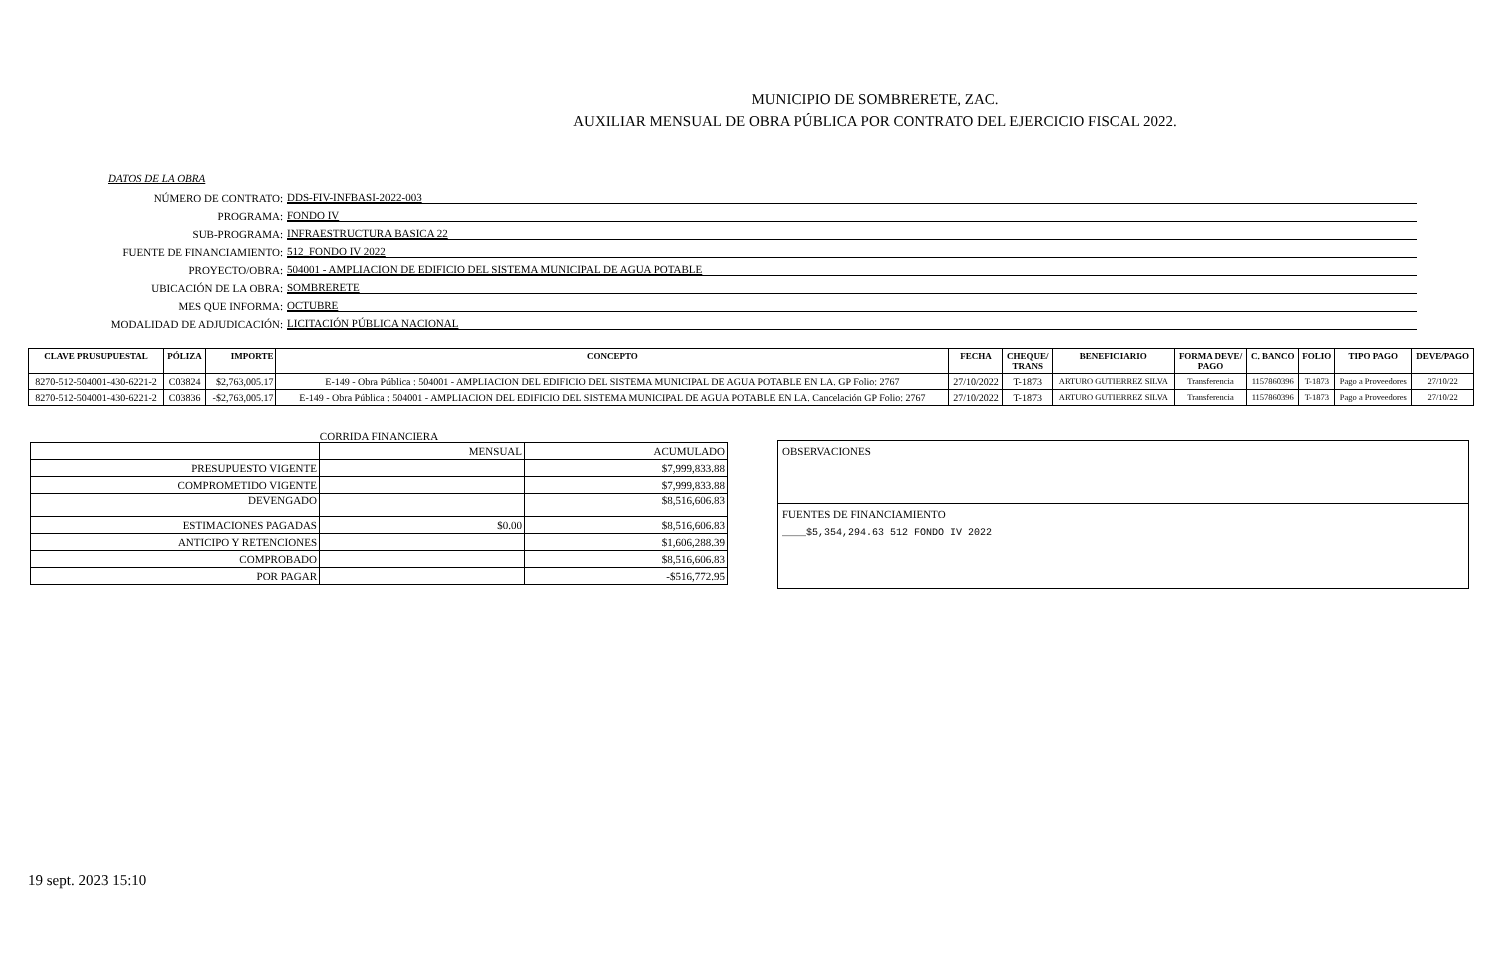MUNICIPIO DE SOMBRERETE, ZAC.
AUXILIAR MENSUAL DE OBRA PÚBLICA POR CONTRATO DEL EJERCICIO FISCAL 2022.
DATOS DE LA OBRA
NÚMERO DE CONTRATO:
DDS-FIV-INFBASI-2022-003
PROGRAMA:
FONDO IV
SUB-PROGRAMA:
INFRAESTRUCTURA BASICA 22
FUENTE DE FINANCIAMIENTO:
512_FONDO IV 2022
PROYECTO/OBRA:
504001 - AMPLIACION DE EDIFICIO DEL SISTEMA MUNICIPAL DE AGUA POTABLE
UBICACIÓN DE LA OBRA:
SOMBRERETE
MES QUE INFORMA:
OCTUBRE
MODALIDAD DE ADJUDICACIÓN:
LICITACIÓN PÚBLICA NACIONAL
| CLAVE PRUSUPUESTAL | PÓLIZA | IMPORTE | CONCEPTO | FECHA | CHEQUE/ TRANS | BENEFICIARIO | FORMA DEVE/ PAGO | C. BANCO | FOLIO | TIPO PAGO | DEVE/PAGO |
| --- | --- | --- | --- | --- | --- | --- | --- | --- | --- | --- | --- |
| 8270-512-504001-430-6221-2 | C03824 | $2,763,005.17 | E-149 - Obra Pública : 504001 - AMPLIACION DEL EDIFICIO DEL SISTEMA MUNICIPAL DE AGUA POTABLE EN LA. GP Folio: 2767 | 27/10/2022 | T-1873 | ARTURO GUTIERREZ SILVA | Transferencia | 1157860396 | T-1873 | Pago a Proveedores | 27/10/22 |
| 8270-512-504001-430-6221-2 | C03836 | -$2,763,005.17 | E-149 - Obra Pública : 504001 - AMPLIACION DEL EDIFICIO DEL SISTEMA MUNICIPAL DE AGUA POTABLE EN LA. Cancelación GP Folio: 2767 | 27/10/2022 | T-1873 | ARTURO GUTIERREZ SILVA | Transferencia | 1157860396 | T-1873 | Pago a Proveedores | 27/10/22 |
CORRIDA FINANCIERA
| | MENSUAL | ACUMULADO |
| PRESUPUESTO VIGENTE | | $7,999,833.88 |
| COMPROMETIDO VIGENTE | | $7,999,833.88 |
| DEVENGADO | | $8,516,606.83 |
| ESTIMACIONES PAGADAS | $0.00 | $8,516,606.83 |
| ANTICIPO Y RETENCIONES | | $1,606,288.39 |
| COMPROBADO | | $8,516,606.83 |
| POR PAGAR | | -$516,772.95 |
OBSERVACIONES
FUENTES DE FINANCIAMIENTO
____$5,354,294.63 512 FONDO IV 2022
19 sept. 2023 15:10